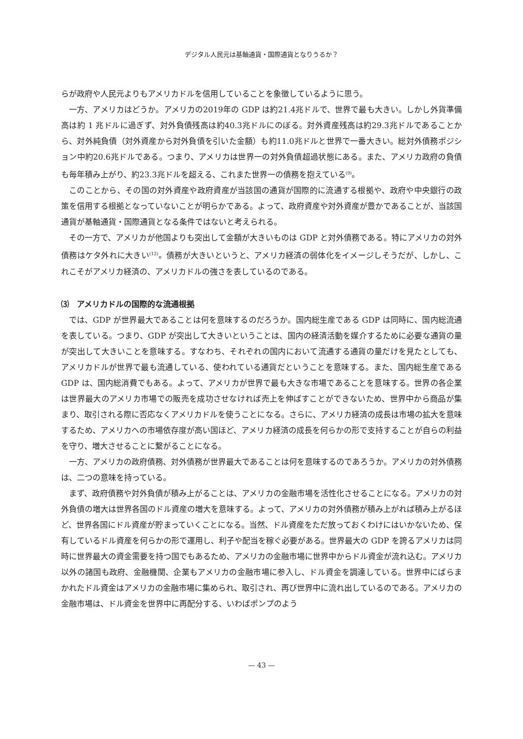デジタル人民元は基軸通貨・国際通貨となりうるか？
らが政府や人民元よりもアメリカドルを信用していることを象徴しているように思う。
一方、アメリカはどうか。アメリカの2019年の GDP は約21.4兆ドルで、世界で最も大きい。しかし外貨準備高は約 1 兆ドルに過ぎず、対外負債残高は約40.3兆ドルにのぼる。対外資産残高は約29.3兆ドルであることから、対外純負債（対外資産から対外負債を引いた金額）も約11.0兆ドルと世界で一番大きい。総対外債務ポジション中約20.6兆ドルである。つまり、アメリカは世界一の対外負債超過状態にある。また、アメリカ政府の負債も毎年積み上がり、約23.3兆ドルを超える、これまた世界一の債務を抱えている<sup>(9)</sup>。
このことから、その国の対外資産や政府資産が当該国の通貨が国際的に流通する根拠や、政府や中央銀行の政策を信用する根拠となっていないことが明らかである。よって、政府資産や対外資産が豊かであることが、当該国通貨が基軸通貨・国際通貨となる条件ではないと考えられる。
その一方で、アメリカが他国よりも突出して金額が大きいものは GDP と対外債務である。特にアメリカの対外債務はケタ外れに大きい<sup>(12)</sup>。債務が大きいというと、アメリカ経済の弱体化をイメージしそうだが、しかし、これこそがアメリカ経済の、アメリカドルの強さを表しているのである。
⑶　アメリカドルの国際的な流通根拠
では、GDP が世界最大であることは何を意味するのだろうか。国内総生産である GDP は同時に、国内総流通を表している。つまり、GDP が突出して大きいということは、国内の経済活動を媒介するために必要な通貨の量が突出して大きいことを意味する。すなわち、それぞれの国内において流通する通貨の量だけを見たとしても、アメリカドルが世界で最も流通している、使われている通貨だということを意味する。また、国内総生産である GDP は、国内総消費でもある。よって、アメリカが世界で最も大きな市場であることを意味する。世界の各企業は世界最大のアメリカ市場での販売を成功させなければ売上を伸ばすことができないため、世界中から商品が集まり、取引される際に否応なくアメリカドルを使うことになる。さらに、アメリカ経済の成長は市場の拡大を意味するため、アメリカへの市場依存度が高い国ほど、アメリカ経済の成長を何らかの形で支持することが自らの利益を守り、増大させることに繋がることになる。
一方、アメリカの政府債務、対外債務が世界最大であることは何を意味するのであろうか。アメリカの対外債務は、二つの意味を持っている。
まず、政府債務や対外負債が積み上がることは、アメリカの金融市場を活性化させることになる。アメリカの対外負債の増大は世界各国のドル資産の増大を意味する。よって、アメリカの対外債務が積み上がれば積み上がるほど、世界各国にドル資産が貯まっていくことになる。当然、ドル資産をただ放っておくわけにはいかないため、保有しているドル資産を何らかの形で運用し、利子や配当を稼ぐ必要がある。世界最大の GDP を誇るアメリカは同時に世界最大の資金需要を持つ国でもあるため、アメリカの金融市場に世界中からドル資金が流れ込む。アメリカ以外の諸国も政府、金融機関、企業もアメリカの金融市場に参入し、ドル資金を調達している。世界中にばらまかれたドル資金はアメリカの金融市場に集められ、取引され、再び世界中に流れ出しているのである。アメリカの金融市場は、ドル資金を世界中に再配分する、いわばポンプのよう
— 43 —